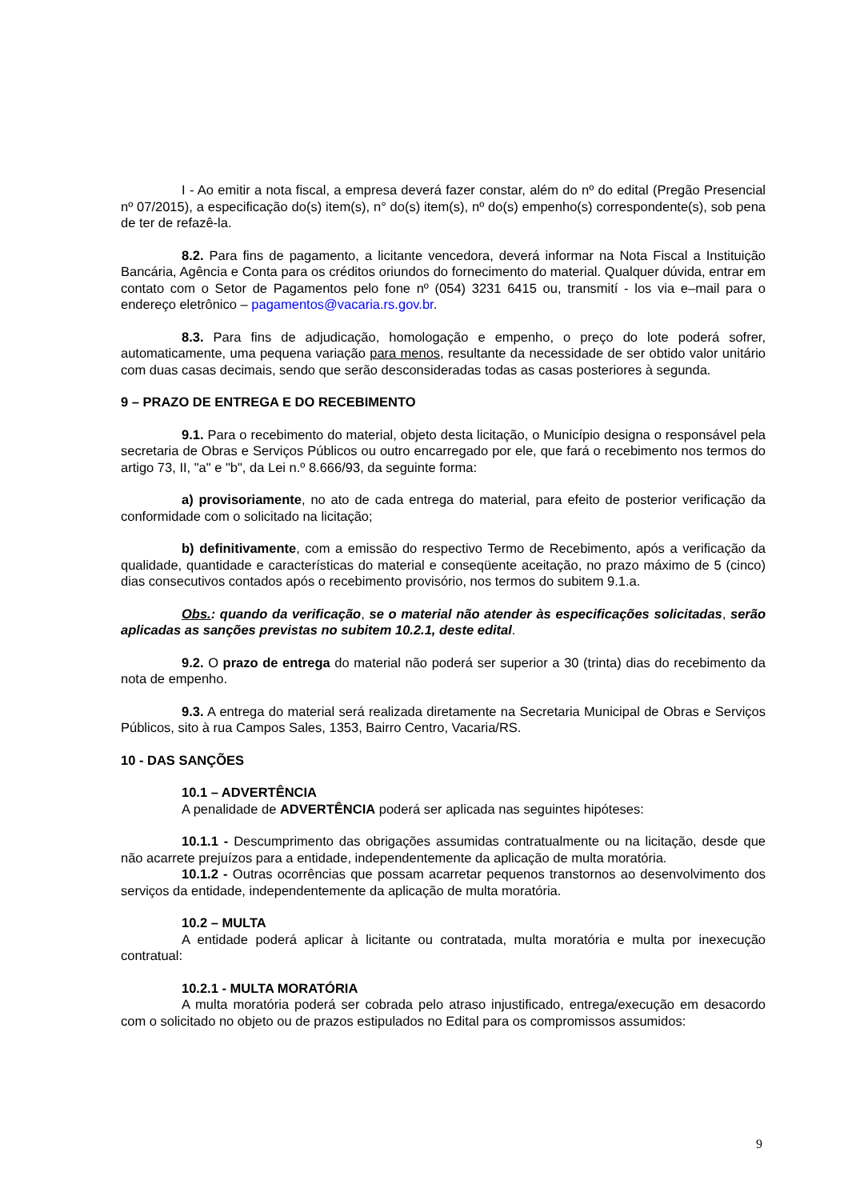I - Ao emitir a nota fiscal, a empresa deverá fazer constar, além do nº do edital (Pregão Presencial nº 07/2015), a especificação do(s) item(s), n° do(s) item(s), nº do(s) empenho(s) correspondente(s), sob pena de ter de refazê-la.
8.2. Para fins de pagamento, a licitante vencedora, deverá informar na Nota Fiscal a Instituição Bancária, Agência e Conta para os créditos oriundos do fornecimento do material. Qualquer dúvida, entrar em contato com o Setor de Pagamentos pelo fone nº (054) 3231 6415 ou, transmití - los via e–mail para o endereço eletrônico – pagamentos@vacaria.rs.gov.br.
8.3. Para fins de adjudicação, homologação e empenho, o preço do lote poderá sofrer, automaticamente, uma pequena variação para menos, resultante da necessidade de ser obtido valor unitário com duas casas decimais, sendo que serão desconsideradas todas as casas posteriores à segunda.
9 – PRAZO DE ENTREGA E DO RECEBIMENTO
9.1. Para o recebimento do material, objeto desta licitação, o Município designa o responsável pela secretaria de Obras e Serviços Públicos ou outro encarregado por ele, que fará o recebimento nos termos do artigo 73, II, "a" e "b", da Lei n.º 8.666/93, da seguinte forma:
a) provisoriamente, no ato de cada entrega do material, para efeito de posterior verificação da conformidade com o solicitado na licitação;
b) definitivamente, com a emissão do respectivo Termo de Recebimento, após a verificação da qualidade, quantidade e características do material e conseqüente aceitação, no prazo máximo de 5 (cinco) dias consecutivos contados após o recebimento provisório, nos termos do subitem 9.1.a.
Obs.: quando da verificação, se o material não atender às especificações solicitadas, serão aplicadas as sanções previstas no subitem 10.2.1, deste edital.
9.2. O prazo de entrega do material não poderá ser superior a 30 (trinta) dias do recebimento da nota de empenho.
9.3. A entrega do material será realizada diretamente na Secretaria Municipal de Obras e Serviços Públicos, sito à rua Campos Sales, 1353, Bairro Centro, Vacaria/RS.
10 - DAS SANÇÕES
10.1 – ADVERTÊNCIA
A penalidade de ADVERTÊNCIA poderá ser aplicada nas seguintes hipóteses:
10.1.1 - Descumprimento das obrigações assumidas contratualmente ou na licitação, desde que não acarrete prejuízos para a entidade, independentemente da aplicação de multa moratória.
10.1.2 - Outras ocorrências que possam acarretar pequenos transtornos ao desenvolvimento dos serviços da entidade, independentemente da aplicação de multa moratória.
10.2 – MULTA
A entidade poderá aplicar à licitante ou contratada, multa moratória e multa por inexecução contratual:
10.2.1 - MULTA MORATÓRIA
A multa moratória poderá ser cobrada pelo atraso injustificado, entrega/execução em desacordo com o solicitado no objeto ou de prazos estipulados no Edital para os compromissos assumidos:
9